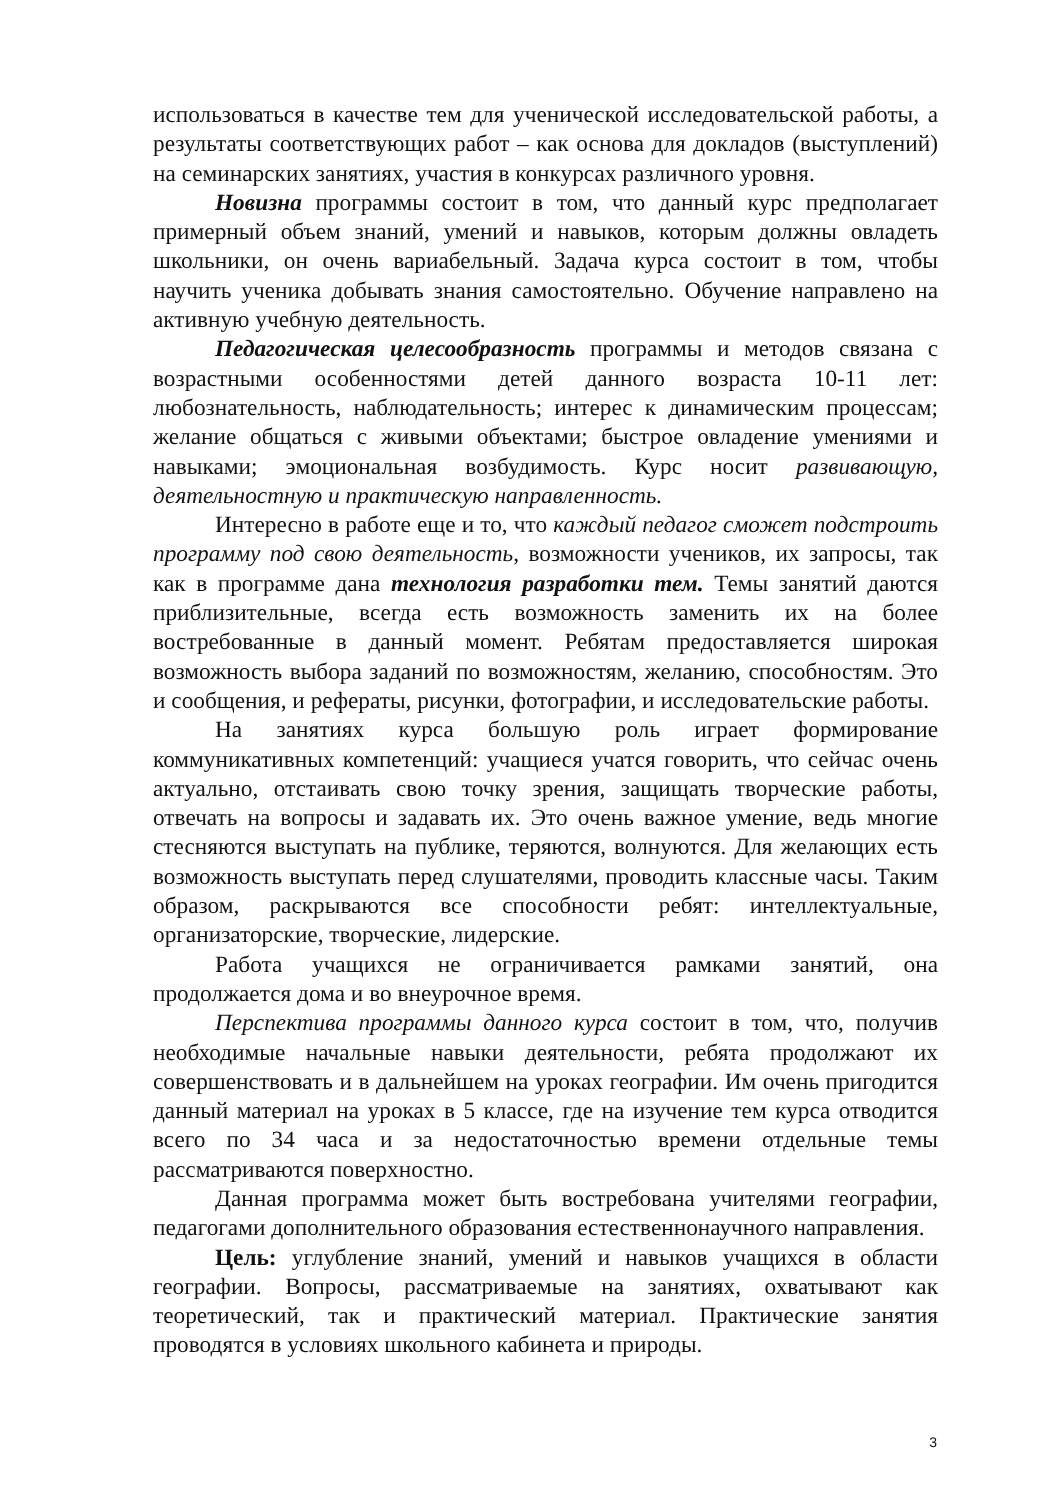использоваться в качестве тем для ученической исследовательской работы, а результаты соответствующих работ – как основа для докладов (выступлений) на семинарских занятиях, участия в конкурсах различного уровня.
Новизна программы состоит в том, что данный курс предполагает примерный объем знаний, умений и навыков, которым должны овладеть школьники, он очень вариабельный. Задача курса состоит в том, чтобы научить ученика добывать знания самостоятельно. Обучение направлено на активную учебную деятельность.
Педагогическая целесообразность программы и методов связана с возрастными особенностями детей данного возраста 10-11 лет: любознательность, наблюдательность; интерес к динамическим процессам; желание общаться с живыми объектами; быстрое овладение умениями и навыками; эмоциональная возбудимость. Курс носит развивающую, деятельностную и практическую направленность.
Интересно в работе еще и то, что каждый педагог сможет подстроить программу под свою деятельность, возможности учеников, их запросы, так как в программе дана технология разработки тем. Темы занятий даются приблизительные, всегда есть возможность заменить их на более востребованные в данный момент. Ребятам предоставляется широкая возможность выбора заданий по возможностям, желанию, способностям. Это и сообщения, и рефераты, рисунки, фотографии, и исследовательские работы.
На занятиях курса большую роль играет формирование коммуникативных компетенций: учащиеся учатся говорить, что сейчас очень актуально, отстаивать свою точку зрения, защищать творческие работы, отвечать на вопросы и задавать их. Это очень важное умение, ведь многие стесняются выступать на публике, теряются, волнуются. Для желающих есть возможность выступать перед слушателями, проводить классные часы. Таким образом, раскрываются все способности ребят: интеллектуальные, организаторские, творческие, лидерские.
Работа учащихся не ограничивается рамками занятий, она продолжается дома и во внеурочное время.
Перспектива программы данного курса состоит в том, что, получив необходимые начальные навыки деятельности, ребята продолжают их совершенствовать и в дальнейшем на уроках географии. Им очень пригодится данный материал на уроках в 5 классе, где на изучение тем курса отводится всего по 34 часа и за недостаточностью времени отдельные темы рассматриваются поверхностно.
Данная программа может быть востребована учителями географии, педагогами дополнительного образования естественнонаучного направления.
Цель: углубление знаний, умений и навыков учащихся в области географии. Вопросы, рассматриваемые на занятиях, охватывают как теоретический, так и практический материал. Практические занятия проводятся в условиях школьного кабинета и природы.
3